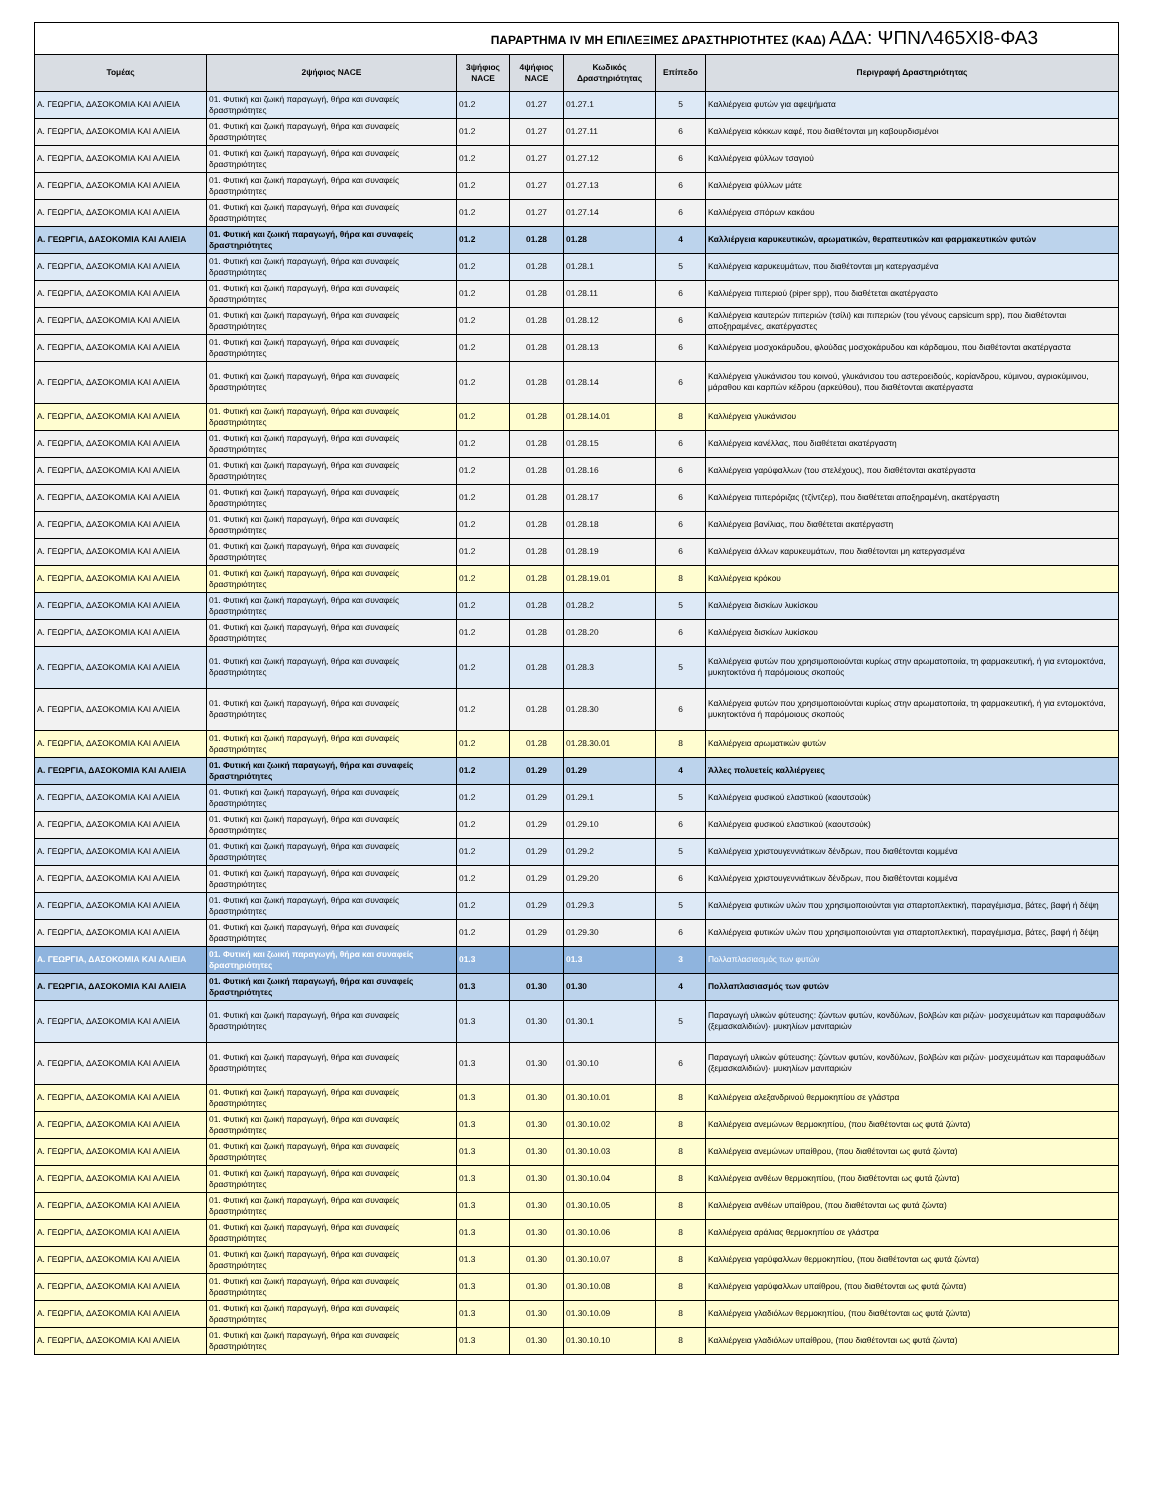| ΠΑΡΑΡΤΗΜΑ IV ΜΗ ΕΠΙΛΕΞΙΜΕΣ ΔΡΑΣΤΗΡΙΟΤΗΤΕΣ (ΚΑΔ) ΑΔΑ: ΨΠΝΛ465ΧΙ8-ΦΑ3 | | | | | | |
| Τομέας | 2ψήφιος NACE | 3ψήφιος NACE | 4ψήφιος NACE | Κωδικός Δραστηριότητας | Επίπεδο | Περιγραφή Δραστηριότητας |
| Α. ΓΕΩΡΓΙΑ, ΔΑΣΟΚΟΜΙΑ ΚΑΙ ΑΛΙΕΙΑ | 01. Φυτική και ζωική παραγωγή, θήρα και συναφείς δραστηριότητες | 01.2 | 01.27 | 01.27.1 | 5 | Καλλιέργεια φυτών για αφεψήματα |
| Α. ΓΕΩΡΓΙΑ, ΔΑΣΟΚΟΜΙΑ ΚΑΙ ΑΛΙΕΙΑ | 01. Φυτική και ζωική παραγωγή, θήρα και συναφείς δραστηριότητες | 01.2 | 01.27 | 01.27.11 | 6 | Καλλιέργεια κόκκων καφέ, που διαθέτονται μη καβουρδισμένοι |
| Α. ΓΕΩΡΓΙΑ, ΔΑΣΟΚΟΜΙΑ ΚΑΙ ΑΛΙΕΙΑ | 01. Φυτική και ζωική παραγωγή, θήρα και συναφείς δραστηριότητες | 01.2 | 01.27 | 01.27.12 | 6 | Καλλιέργεια φύλλων τσαγιού |
| Α. ΓΕΩΡΓΙΑ, ΔΑΣΟΚΟΜΙΑ ΚΑΙ ΑΛΙΕΙΑ | 01. Φυτική και ζωική παραγωγή, θήρα και συναφείς δραστηριότητες | 01.2 | 01.27 | 01.27.13 | 6 | Καλλιέργεια φύλλων μάτε |
| Α. ΓΕΩΡΓΙΑ, ΔΑΣΟΚΟΜΙΑ ΚΑΙ ΑΛΙΕΙΑ | 01. Φυτική και ζωική παραγωγή, θήρα και συναφείς δραστηριότητες | 01.2 | 01.27 | 01.27.14 | 6 | Καλλιέργεια σπόρων κακάου |
| Α. ΓΕΩΡΓΙΑ, ΔΑΣΟΚΟΜΙΑ ΚΑΙ ΑΛΙΕΙΑ | 01. Φυτική και ζωική παραγωγή, θήρα και συναφείς δραστηριότητες | 01.2 | 01.28 | 01.28 | 4 | Καλλιέργεια καρυκευτικών, αρωματικών, θεραπευτικών και φαρμακευτικών φυτών |
| Α. ΓΕΩΡΓΙΑ, ΔΑΣΟΚΟΜΙΑ ΚΑΙ ΑΛΙΕΙΑ | 01. Φυτική και ζωική παραγωγή, θήρα και συναφείς δραστηριότητες | 01.2 | 01.28 | 01.28.1 | 5 | Καλλιέργεια καρυκευμάτων, που διαθέτονται μη κατεργασμένα |
| Α. ΓΕΩΡΓΙΑ, ΔΑΣΟΚΟΜΙΑ ΚΑΙ ΑΛΙΕΙΑ | 01. Φυτική και ζωική παραγωγή, θήρα και συναφείς δραστηριότητες | 01.2 | 01.28 | 01.28.11 | 6 | Καλλιέργεια πιπεριού (piper spp), που διαθέτεται ακατέργαστο |
| Α. ΓΕΩΡΓΙΑ, ΔΑΣΟΚΟΜΙΑ ΚΑΙ ΑΛΙΕΙΑ | 01. Φυτική και ζωική παραγωγή, θήρα και συναφείς δραστηριότητες | 01.2 | 01.28 | 01.28.12 | 6 | Καλλιέργεια καυτερών πιπεριών (τσίλι) και πιπεριών (του γένους capsicum spp), που διαθέτονται αποξηραμένες, ακατέργαστες |
| Α. ΓΕΩΡΓΙΑ, ΔΑΣΟΚΟΜΙΑ ΚΑΙ ΑΛΙΕΙΑ | 01. Φυτική και ζωική παραγωγή, θήρα και συναφείς δραστηριότητες | 01.2 | 01.28 | 01.28.13 | 6 | Καλλιέργεια μοσχοκάρυδου, φλούδας μοσχοκάρυδου και κάρδαμου, που διαθέτονται ακατέργαστα |
| Α. ΓΕΩΡΓΙΑ, ΔΑΣΟΚΟΜΙΑ ΚΑΙ ΑΛΙΕΙΑ | 01. Φυτική και ζωική παραγωγή, θήρα και συναφείς δραστηριότητες | 01.2 | 01.28 | 01.28.14 | 6 | Καλλιέργεια γλυκάνισου του κοινού, γλυκάνισου του αστεροειδούς, κορίανδρου, κύμινου, αγριοκύμινου, μάραθου και καρπών κέδρου (αρκεύθου), που διαθέτονται ακατέργαστα |
| Α. ΓΕΩΡΓΙΑ, ΔΑΣΟΚΟΜΙΑ ΚΑΙ ΑΛΙΕΙΑ | 01. Φυτική και ζωική παραγωγή, θήρα και συναφείς δραστηριότητες | 01.2 | 01.28 | 01.28.14.01 | 8 | Καλλιέργεια γλυκάνισου |
| Α. ΓΕΩΡΓΙΑ, ΔΑΣΟΚΟΜΙΑ ΚΑΙ ΑΛΙΕΙΑ | 01. Φυτική και ζωική παραγωγή, θήρα και συναφείς δραστηριότητες | 01.2 | 01.28 | 01.28.15 | 6 | Καλλιέργεια κανέλλας, που διαθέτεται ακατέργαστη |
| Α. ΓΕΩΡΓΙΑ, ΔΑΣΟΚΟΜΙΑ ΚΑΙ ΑΛΙΕΙΑ | 01. Φυτική και ζωική παραγωγή, θήρα και συναφείς δραστηριότητες | 01.2 | 01.28 | 01.28.16 | 6 | Καλλιέργεια γαρύφαλλων (του στελέχους), που διαθέτονται ακατέργαστα |
| Α. ΓΕΩΡΓΙΑ, ΔΑΣΟΚΟΜΙΑ ΚΑΙ ΑΛΙΕΙΑ | 01. Φυτική και ζωική παραγωγή, θήρα και συναφείς δραστηριότητες | 01.2 | 01.28 | 01.28.17 | 6 | Καλλιέργεια πιπερόριζας (τζίντζερ), που διαθέτεται αποξηραμένη, ακατέργαστη |
| Α. ΓΕΩΡΓΙΑ, ΔΑΣΟΚΟΜΙΑ ΚΑΙ ΑΛΙΕΙΑ | 01. Φυτική και ζωική παραγωγή, θήρα και συναφείς δραστηριότητες | 01.2 | 01.28 | 01.28.18 | 6 | Καλλιέργεια βανίλιας, που διαθέτεται ακατέργαστη |
| Α. ΓΕΩΡΓΙΑ, ΔΑΣΟΚΟΜΙΑ ΚΑΙ ΑΛΙΕΙΑ | 01. Φυτική και ζωική παραγωγή, θήρα και συναφείς δραστηριότητες | 01.2 | 01.28 | 01.28.19 | 6 | Καλλιέργεια άλλων καρυκευμάτων, που διαθέτονται μη κατεργασμένα |
| Α. ΓΕΩΡΓΙΑ, ΔΑΣΟΚΟΜΙΑ ΚΑΙ ΑΛΙΕΙΑ | 01. Φυτική και ζωική παραγωγή, θήρα και συναφείς δραστηριότητες | 01.2 | 01.28 | 01.28.19.01 | 8 | Καλλιέργεια κρόκου |
| Α. ΓΕΩΡΓΙΑ, ΔΑΣΟΚΟΜΙΑ ΚΑΙ ΑΛΙΕΙΑ | 01. Φυτική και ζωική παραγωγή, θήρα και συναφείς δραστηριότητες | 01.2 | 01.28 | 01.28.2 | 5 | Καλλιέργεια δισκίων λυκίσκου |
| Α. ΓΕΩΡΓΙΑ, ΔΑΣΟΚΟΜΙΑ ΚΑΙ ΑΛΙΕΙΑ | 01. Φυτική και ζωική παραγωγή, θήρα και συναφείς δραστηριότητες | 01.2 | 01.28 | 01.28.20 | 6 | Καλλιέργεια δισκίων λυκίσκου |
| Α. ΓΕΩΡΓΙΑ, ΔΑΣΟΚΟΜΙΑ ΚΑΙ ΑΛΙΕΙΑ | 01. Φυτική και ζωική παραγωγή, θήρα και συναφείς δραστηριότητες | 01.2 | 01.28 | 01.28.3 | 5 | Καλλιέργεια φυτών που χρησιμοποιούνται κυρίως στην αρωματοποιία, τη φαρμακευτική, ή για εντομοκτόνα, μυκητοκτόνα ή παρόμοιους σκοπούς |
| Α. ΓΕΩΡΓΙΑ, ΔΑΣΟΚΟΜΙΑ ΚΑΙ ΑΛΙΕΙΑ | 01. Φυτική και ζωική παραγωγή, θήρα και συναφείς δραστηριότητες | 01.2 | 01.28 | 01.28.30 | 6 | Καλλιέργεια φυτών που χρησιμοποιούνται κυρίως στην αρωματοποιία, τη φαρμακευτική, ή για εντομοκτόνα, μυκητοκτόνα ή παρόμοιους σκοπούς |
| Α. ΓΕΩΡΓΙΑ, ΔΑΣΟΚΟΜΙΑ ΚΑΙ ΑΛΙΕΙΑ | 01. Φυτική και ζωική παραγωγή, θήρα και συναφείς δραστηριότητες | 01.2 | 01.28 | 01.28.30.01 | 8 | Καλλιέργεια αρωματικών φυτών |
| Α. ΓΕΩΡΓΙΑ, ΔΑΣΟΚΟΜΙΑ ΚΑΙ ΑΛΙΕΙΑ | 01. Φυτική και ζωική παραγωγή, θήρα και συναφείς δραστηριότητες | 01.2 | 01.29 | 01.29 | 4 | Άλλες πολυετείς καλλιέργειες |
| Α. ΓΕΩΡΓΙΑ, ΔΑΣΟΚΟΜΙΑ ΚΑΙ ΑΛΙΕΙΑ | 01. Φυτική και ζωική παραγωγή, θήρα και συναφείς δραστηριότητες | 01.2 | 01.29 | 01.29.1 | 5 | Καλλιέργεια φυσικού ελαστικού (καουτσούκ) |
| Α. ΓΕΩΡΓΙΑ, ΔΑΣΟΚΟΜΙΑ ΚΑΙ ΑΛΙΕΙΑ | 01. Φυτική και ζωική παραγωγή, θήρα και συναφείς δραστηριότητες | 01.2 | 01.29 | 01.29.10 | 6 | Καλλιέργεια φυσικού ελαστικού (καουτσούκ) |
| Α. ΓΕΩΡΓΙΑ, ΔΑΣΟΚΟΜΙΑ ΚΑΙ ΑΛΙΕΙΑ | 01. Φυτική και ζωική παραγωγή, θήρα και συναφείς δραστηριότητες | 01.2 | 01.29 | 01.29.2 | 5 | Καλλιέργεια χριστουγεννιάτικων δένδρων, που διαθέτονται κομμένα |
| Α. ΓΕΩΡΓΙΑ, ΔΑΣΟΚΟΜΙΑ ΚΑΙ ΑΛΙΕΙΑ | 01. Φυτική και ζωική παραγωγή, θήρα και συναφείς δραστηριότητες | 01.2 | 01.29 | 01.29.20 | 6 | Καλλιέργεια χριστουγεννιάτικων δένδρων, που διαθέτονται κομμένα |
| Α. ΓΕΩΡΓΙΑ, ΔΑΣΟΚΟΜΙΑ ΚΑΙ ΑΛΙΕΙΑ | 01. Φυτική και ζωική παραγωγή, θήρα και συναφείς δραστηριότητες | 01.2 | 01.29 | 01.29.3 | 5 | Καλλιέργεια φυτικών υλών που χρησιμοποιούνται για σπαρτοπλεκτική, παραγέμισμα, βάτες, βαφή ή δέψη |
| Α. ΓΕΩΡΓΙΑ, ΔΑΣΟΚΟΜΙΑ ΚΑΙ ΑΛΙΕΙΑ | 01. Φυτική και ζωική παραγωγή, θήρα και συναφείς δραστηριότητες | 01.2 | 01.29 | 01.29.30 | 6 | Καλλιέργεια φυτικών υλών που χρησιμοποιούνται για σπαρτοπλεκτική, παραγέμισμα, βάτες, βαφή ή δέψη |
| Α. ΓΕΩΡΓΙΑ, ΔΑΣΟΚΟΜΙΑ ΚΑΙ ΑΛΙΕΙΑ | 01. Φυτική και ζωική παραγωγή, θήρα και συναφείς δραστηριότητες | 01.3 | | 01.3 | 3 | Πολλαπλασιασμός των φυτών |
| Α. ΓΕΩΡΓΙΑ, ΔΑΣΟΚΟΜΙΑ ΚΑΙ ΑΛΙΕΙΑ | 01. Φυτική και ζωική παραγωγή, θήρα και συναφείς δραστηριότητες | 01.3 | 01.30 | 01.30 | 4 | Πολλαπλασιασμός των φυτών |
| Α. ΓΕΩΡΓΙΑ, ΔΑΣΟΚΟΜΙΑ ΚΑΙ ΑΛΙΕΙΑ | 01. Φυτική και ζωική παραγωγή, θήρα και συναφείς δραστηριότητες | 01.3 | 01.30 | 01.30.1 | 5 | Παραγωγή υλικών φύτευσης: ζώντων φυτών, κονδύλων, βολβών και ριζών· μοσχευμάτων και παραφυάδων (ξεμασκαλιδιών)· μυκηλίων μανιταριών |
| Α. ΓΕΩΡΓΙΑ, ΔΑΣΟΚΟΜΙΑ ΚΑΙ ΑΛΙΕΙΑ | 01. Φυτική και ζωική παραγωγή, θήρα και συναφείς δραστηριότητες | 01.3 | 01.30 | 01.30.10 | 6 | Παραγωγή υλικών φύτευσης: ζώντων φυτών, κονδύλων, βολβών και ριζών· μοσχευμάτων και παραφυάδων (ξεμασκαλιδιών)· μυκηλίων μανιταριών |
| Α. ΓΕΩΡΓΙΑ, ΔΑΣΟΚΟΜΙΑ ΚΑΙ ΑΛΙΕΙΑ | 01. Φυτική και ζωική παραγωγή, θήρα και συναφείς δραστηριότητες | 01.3 | 01.30 | 01.30.10.01 | 8 | Καλλιέργεια αλεξανδρινού θερμοκηπίου σε γλάστρα |
| Α. ΓΕΩΡΓΙΑ, ΔΑΣΟΚΟΜΙΑ ΚΑΙ ΑΛΙΕΙΑ | 01. Φυτική και ζωική παραγωγή, θήρα και συναφείς δραστηριότητες | 01.3 | 01.30 | 01.30.10.02 | 8 | Καλλιέργεια ανεμώνων θερμοκηπίου, (που διαθέτονται ως φυτά ζώντα) |
| Α. ΓΕΩΡΓΙΑ, ΔΑΣΟΚΟΜΙΑ ΚΑΙ ΑΛΙΕΙΑ | 01. Φυτική και ζωική παραγωγή, θήρα και συναφείς δραστηριότητες | 01.3 | 01.30 | 01.30.10.03 | 8 | Καλλιέργεια ανεμώνων υπαίθρου, (που διαθέτονται ως φυτά ζώντα) |
| Α. ΓΕΩΡΓΙΑ, ΔΑΣΟΚΟΜΙΑ ΚΑΙ ΑΛΙΕΙΑ | 01. Φυτική και ζωική παραγωγή, θήρα και συναφείς δραστηριότητες | 01.3 | 01.30 | 01.30.10.04 | 8 | Καλλιέργεια ανθέων θερμοκηπίου, (που διαθέτονται ως φυτά ζώντα) |
| Α. ΓΕΩΡΓΙΑ, ΔΑΣΟΚΟΜΙΑ ΚΑΙ ΑΛΙΕΙΑ | 01. Φυτική και ζωική παραγωγή, θήρα και συναφείς δραστηριότητες | 01.3 | 01.30 | 01.30.10.05 | 8 | Καλλιέργεια ανθέων υπαίθρου, (που διαθέτονται ως φυτά ζώντα) |
| Α. ΓΕΩΡΓΙΑ, ΔΑΣΟΚΟΜΙΑ ΚΑΙ ΑΛΙΕΙΑ | 01. Φυτική και ζωική παραγωγή, θήρα και συναφείς δραστηριότητες | 01.3 | 01.30 | 01.30.10.06 | 8 | Καλλιέργεια αράλιας θερμοκηπίου σε γλάστρα |
| Α. ΓΕΩΡΓΙΑ, ΔΑΣΟΚΟΜΙΑ ΚΑΙ ΑΛΙΕΙΑ | 01. Φυτική και ζωική παραγωγή, θήρα και συναφείς δραστηριότητες | 01.3 | 01.30 | 01.30.10.07 | 8 | Καλλιέργεια γαρύφαλλων θερμοκηπίου, (που διαθέτονται ως φυτά ζώντα) |
| Α. ΓΕΩΡΓΙΑ, ΔΑΣΟΚΟΜΙΑ ΚΑΙ ΑΛΙΕΙΑ | 01. Φυτική και ζωική παραγωγή, θήρα και συναφείς δραστηριότητες | 01.3 | 01.30 | 01.30.10.08 | 8 | Καλλιέργεια γαρύφαλλων υπαίθρου, (που διαθέτονται ως φυτά ζώντα) |
| Α. ΓΕΩΡΓΙΑ, ΔΑΣΟΚΟΜΙΑ ΚΑΙ ΑΛΙΕΙΑ | 01. Φυτική και ζωική παραγωγή, θήρα και συναφείς δραστηριότητες | 01.3 | 01.30 | 01.30.10.09 | 8 | Καλλιέργεια γλαδιόλων θερμοκηπίου, (που διαθέτονται ως φυτά ζώντα) |
| Α. ΓΕΩΡΓΙΑ, ΔΑΣΟΚΟΜΙΑ ΚΑΙ ΑΛΙΕΙΑ | 01. Φυτική και ζωική παραγωγή, θήρα και συναφείς δραστηριότητες | 01.3 | 01.30 | 01.30.10.10 | 8 | Καλλιέργεια γλαδιόλων υπαίθρου, (που διαθέτονται ως φυτά ζώντα) |